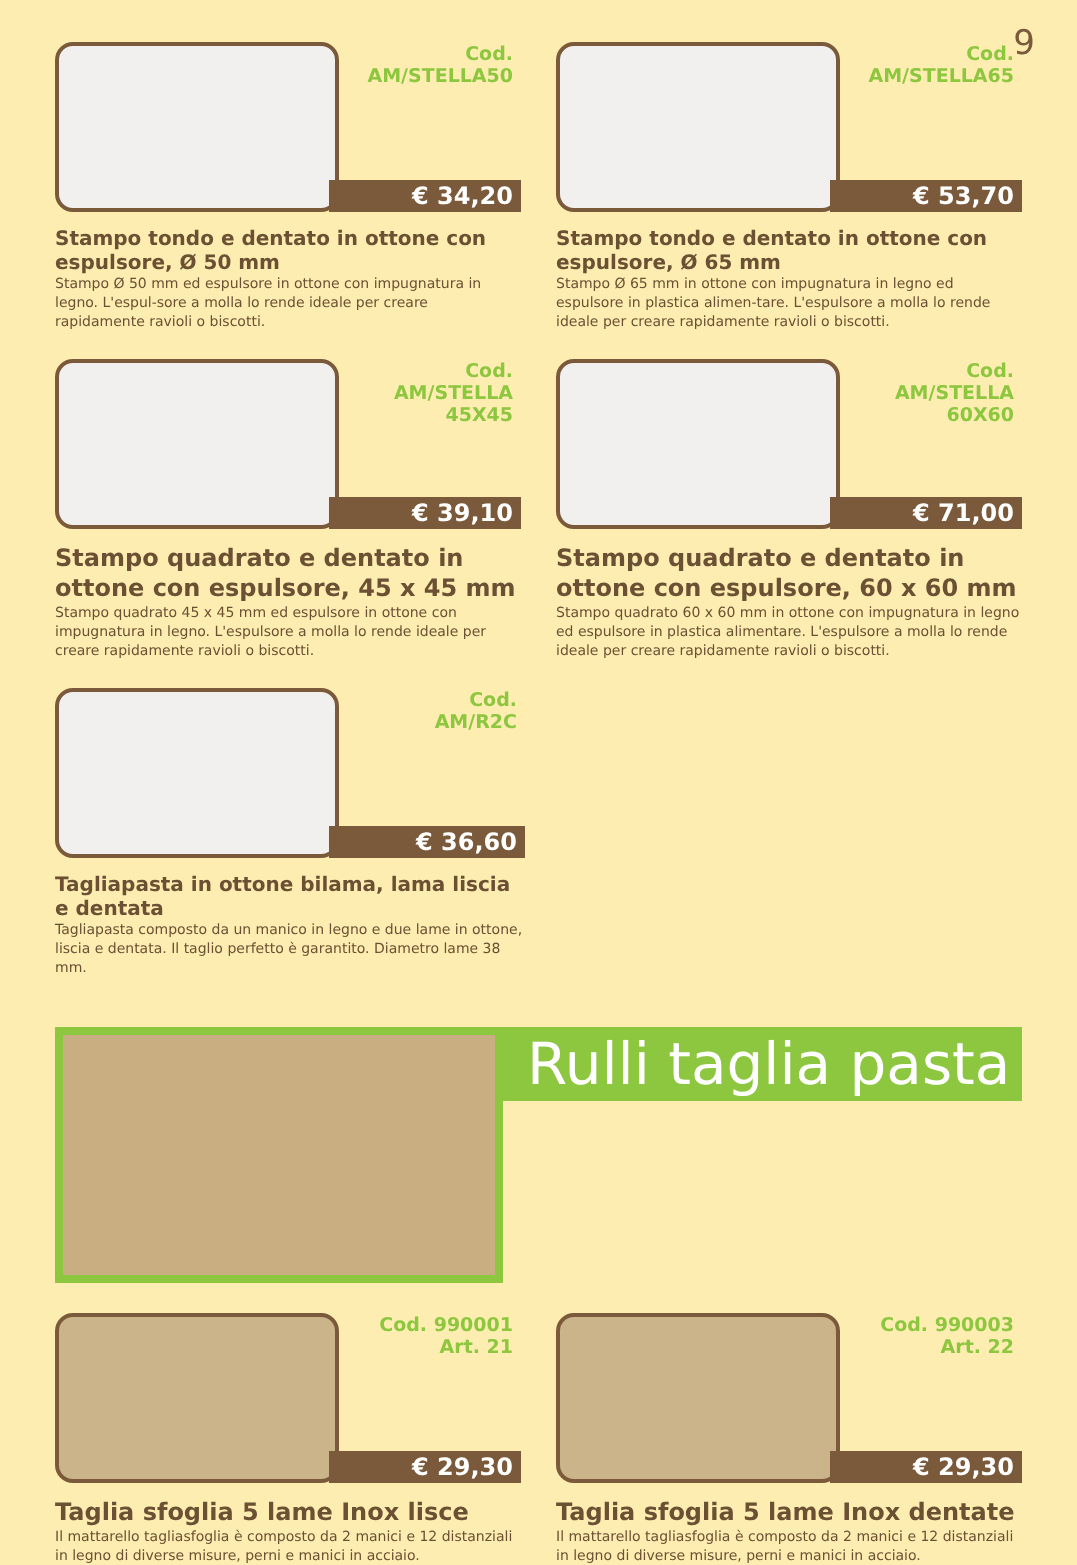9
Cod.
AM/STELLA50
€ 34,20
Stampo tondo e dentato in ottone con espulsore, Ø 50 mm
Stampo Ø 50 mm ed espulsore in ottone con impugnatura in legno. L'espul-sore a molla lo rende ideale per creare rapidamente ravioli o biscotti.
Cod.
AM/STELLA65
€ 53,70
Stampo tondo e dentato in ottone con espulsore, Ø 65 mm
Stampo Ø 65 mm in ottone con impugnatura in legno ed espulsore in plastica alimen-tare. L'espulsore a molla lo rende ideale per creare rapidamente ravioli o biscotti.
Cod.
AM/STELLA
45X45
€ 39,10
Stampo quadrato e dentato in ottone con espulsore, 45 x 45 mm
Stampo quadrato 45 x 45 mm ed espulsore in ottone con impugnatura in legno. L'espulsore a molla lo rende ideale per creare rapidamente ravioli o biscotti.
Cod.
AM/STELLA
60X60
€ 71,00
Stampo quadrato e dentato in ottone con espulsore, 60 x 60 mm
Stampo quadrato 60 x 60 mm in ottone con impugnatura in legno ed espulsore in plastica alimentare. L'espulsore a molla lo rende ideale per creare rapidamente ravioli o biscotti.
Cod.
AM/R2C
€ 36,60
Tagliapasta in ottone bilama, lama liscia e dentata
Tagliapasta composto da un manico in legno e due lame in ottone, liscia e dentata. Il taglio perfetto è garantito. Diametro lame 38 mm.
Rulli taglia pasta
Cod. 990001
Art. 21
€ 29,30
Taglia sfoglia 5 lame Inox lisce
Il mattarello tagliasfoglia è composto da 2 manici e 12 distanziali in legno di diverse misure, perni e manici in acciaio.
Cod. 990003
Art. 22
€ 29,30
Taglia sfoglia 5 lame Inox dentate
Il mattarello tagliasfoglia è composto da 2 manici e 12 distanziali in legno di diverse misure, perni e manici in acciaio.